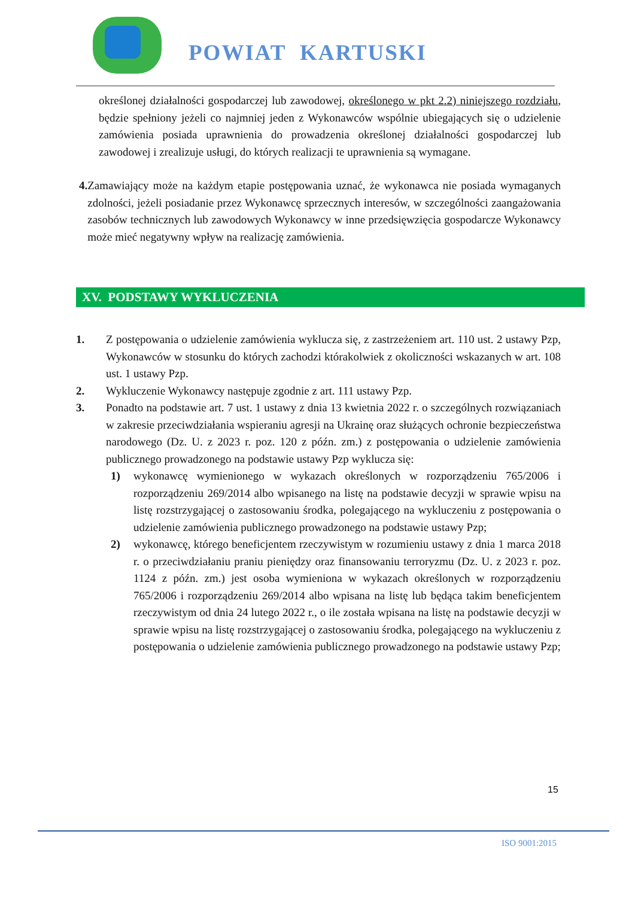POWIAT KARTUSKI
określonej działalności gospodarczej lub zawodowej, określonego w pkt 2.2) niniejszego rozdziału, będzie spełniony jeżeli co najmniej jeden z Wykonawców wspólnie ubiegających się o udzielenie zamówienia posiada uprawnienia do prowadzenia określonej działalności gospodarczej lub zawodowej i zrealizuje usługi, do których realizacji te uprawnienia są wymagane.
4. Zamawiający może na każdym etapie postępowania uznać, że wykonawca nie posiada wymaganych zdolności, jeżeli posiadanie przez Wykonawcę sprzecznych interesów, w szczególności zaangażowania zasobów technicznych lub zawodowych Wykonawcy w inne przedsięwzięcia gospodarcze Wykonawcy może mieć negatywny wpływ na realizację zamówienia.
XV. PODSTAWY WYKLUCZENIA
1. Z postępowania o udzielenie zamówienia wyklucza się, z zastrzeżeniem art. 110 ust. 2 ustawy Pzp, Wykonawców w stosunku do których zachodzi którakolwiek z okoliczności wskazanych w art. 108 ust. 1 ustawy Pzp.
2. Wykluczenie Wykonawcy następuje zgodnie z art. 111 ustawy Pzp.
3. Ponadto na podstawie art. 7 ust. 1 ustawy z dnia 13 kwietnia 2022 r. o szczególnych rozwiązaniach w zakresie przeciwdziałania wspieraniu agresji na Ukrainę oraz służących ochronie bezpieczeństwa narodowego (Dz. U. z 2023 r. poz. 120 z późn. zm.) z postępowania o udzielenie zamówienia publicznego prowadzonego na podstawie ustawy Pzp wyklucza się:
1) wykonawcę wymienionego w wykazach określonych w rozporządzeniu 765/2006 i rozporządzeniu 269/2014 albo wpisanego na listę na podstawie decyzji w sprawie wpisu na listę rozstrzygającej o zastosowaniu środka, polegającego na wykluczeniu z postępowania o udzielenie zamówienia publicznego prowadzonego na podstawie ustawy Pzp;
2) wykonawcę, którego beneficjentem rzeczywistym w rozumieniu ustawy z dnia 1 marca 2018 r. o przeciwdziałaniu praniu pieniędzy oraz finansowaniu terroryzmu (Dz. U. z 2023 r. poz. 1124 z późn. zm.) jest osoba wymieniona w wykazach określonych w rozporządzeniu 765/2006 i rozporządzeniu 269/2014 albo wpisana na listę lub będąca takim beneficjentem rzeczywistym od dnia 24 lutego 2022 r., o ile została wpisana na listę na podstawie decyzji w sprawie wpisu na listę rozstrzygającej o zastosowaniu środka, polegającego na wykluczeniu z postępowania o udzielenie zamówienia publicznego prowadzonego na podstawie ustawy Pzp;
15
ISO 9001:2015